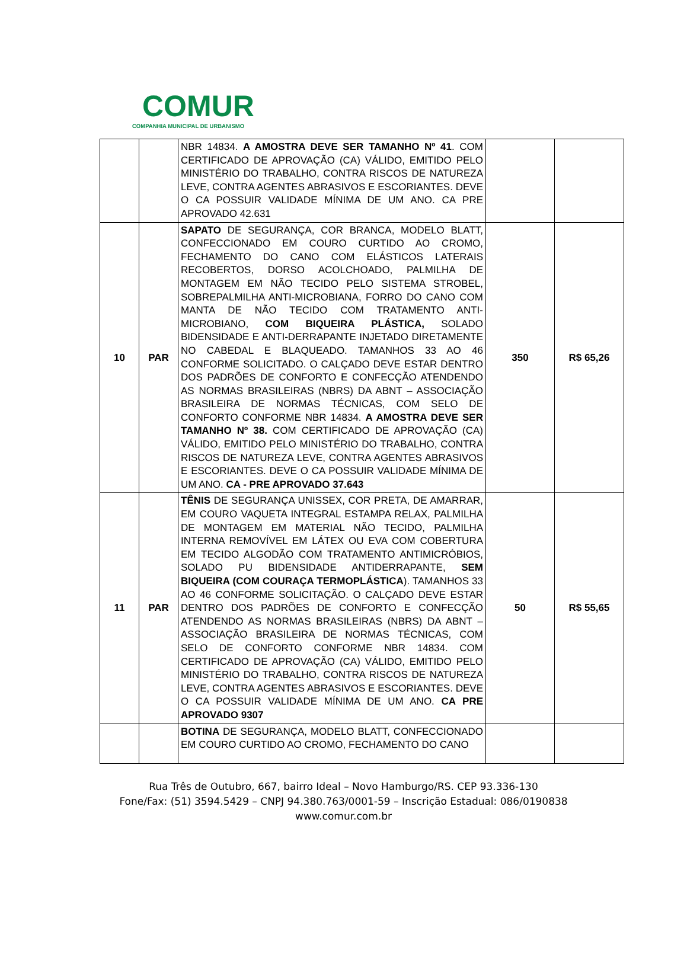COMUR
COMPANHIA MUNICIPAL DE URBANISMO
| | | NBR 14834. A AMOSTRA DEVE SER TAMANHO Nº 41 . COM CERTIFICADO DE APROVAÇÃO (CA) VÁLIDO, EMITIDO PELO MINISTÉRIO DO TRABALHO, CONTRA RISCOS DE NATUREZA LEVE, CONTRA AGENTES ABRASIVOS E ESCORIANTES. DEVE O CA POSSUIR VALIDADE MÍNIMA DE UM ANO. CA PRE APROVADO 42.631 | | |
| 10 | PAR | SAPATO DE SEGURANÇA, COR BRANCA, MODELO BLATT, CONFECCIONADO EM COURO CURTIDO AO CROMO, FECHAMENTO DO CANO COM ELÁSTICOS LATERAIS RECOBERTOS, DORSO ACOLCHOADO, PALMILHA DE MONTAGEM EM NÃO TECIDO PELO SISTEMA STROBEL, SOBREPALMILHA ANTI-MICROBIANA, FORRO DO CANO COM MANTA DE NÃO TECIDO COM TRATAMENTO ANTI-MICROBIANO, COM BIQUEIRA PLÁSTICA, SOLADO BIDENSIDADE E ANTI-DERRAPANTE INJETADO DIRETAMENTE NO CABEDAL E BLAQUEADO. TAMANHOS 33 AO 46 CONFORME SOLICITADO. O CALÇADO DEVE ESTAR DENTRO DOS PADRÕES DE CONFORTO E CONFECÇÃO ATENDENDO AS NORMAS BRASILEIRAS (NBRS) DA ABNT – ASSOCIAÇÃO BRASILEIRA DE NORMAS TÉCNICAS, COM SELO DE CONFORTO CONFORME NBR 14834. A AMOSTRA DEVE SER TAMANHO Nº 38. COM CERTIFICADO DE APROVAÇÃO (CA) VÁLIDO, EMITIDO PELO MINISTÉRIO DO TRABALHO, CONTRA RISCOS DE NATUREZA LEVE, CONTRA AGENTES ABRASIVOS E ESCORIANTES. DEVE O CA POSSUIR VALIDADE MÍNIMA DE UM ANO. CA - PRE APROVADO 37.643 | 350 | R$ 65,26 |
| 11 | PAR | TÊNIS DE SEGURANÇA UNISSEX, COR PRETA, DE AMARRAR, EM COURO VAQUETA INTEGRAL ESTAMPA RELAX, PALMILHA DE MONTAGEM EM MATERIAL NÃO TECIDO, PALMILHA INTERNA REMOVÍVEL EM LÁTEX OU EVA COM COBERTURA EM TECIDO ALGODÃO COM TRATAMENTO ANTIMICRÓBIOS, SOLADO PU BIDENSIDADE ANTIDERRAPANTE, SEM BIQUEIRA (COM COURAÇA TERMOPLÁSTICA ). TAMANHOS 33 AO 46 CONFORME SOLICITAÇÃO. O CALÇADO DEVE ESTAR DENTRO DOS PADRÕES DE CONFORTO E CONFECÇÃO ATENDENDO AS NORMAS BRASILEIRAS (NBRS) DA ABNT – ASSOCIAÇÃO BRASILEIRA DE NORMAS TÉCNICAS, COM SELO DE CONFORTO CONFORME NBR 14834. COM CERTIFICADO DE APROVAÇÃO (CA) VÁLIDO, EMITIDO PELO MINISTÉRIO DO TRABALHO, CONTRA RISCOS DE NATUREZA LEVE, CONTRA AGENTES ABRASIVOS E ESCORIANTES. DEVE O CA POSSUIR VALIDADE MÍNIMA DE UM ANO. CA PRE APROVADO 9307 | 50 | R$ 55,65 |
| | | BOTINA DE SEGURANÇA, MODELO BLATT, CONFECCIONADO EM COURO CURTIDO AO CROMO, FECHAMENTO DO CANO | | |
Rua Três de Outubro, 667, bairro Ideal – Novo Hamburgo/RS. CEP 93.336-130
Fone/Fax: (51) 3594.5429 – CNPJ 94.380.763/0001-59 – Inscrição Estadual: 086/0190838
www.comur.com.br